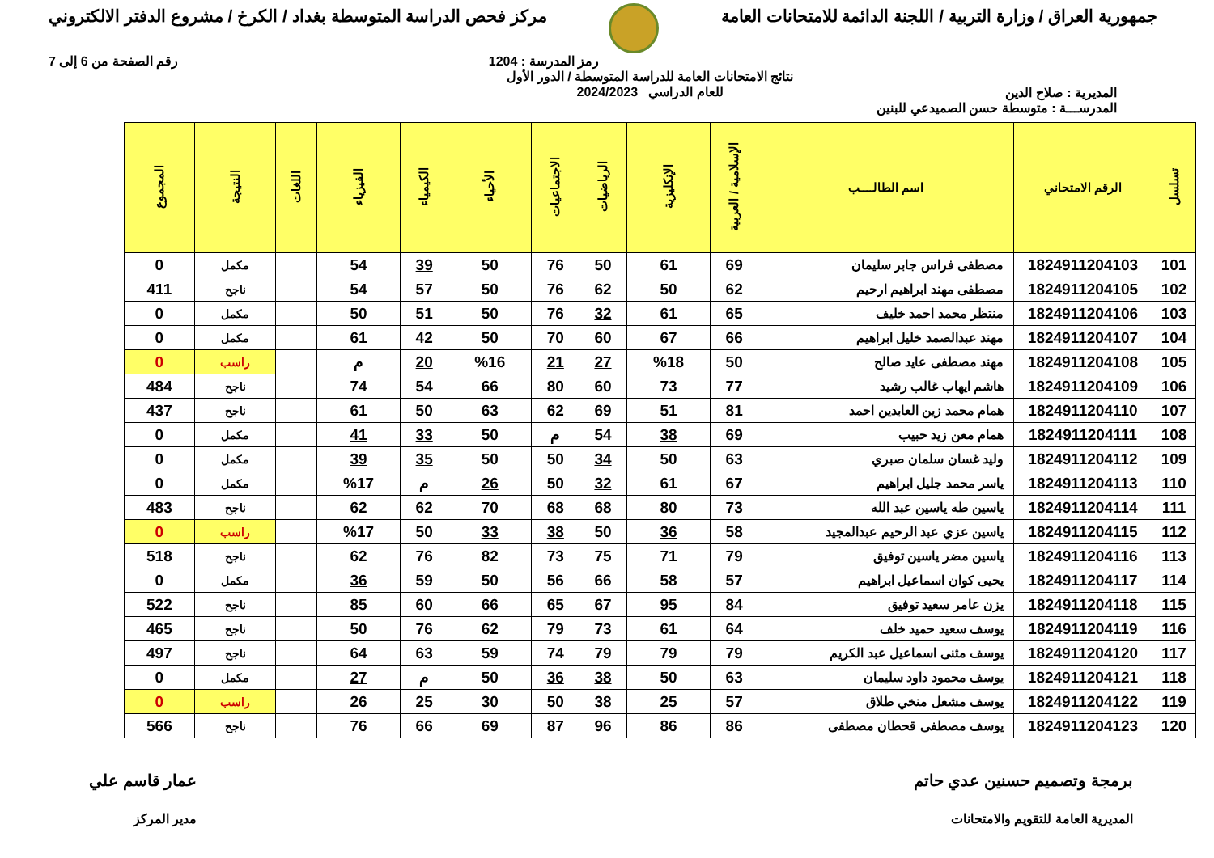جمهورية العراق / وزارة التربية / اللجنة الدائمة للامتحانات العامة
مركز فحص الدراسة المتوسطة بغداد / الكرخ / مشروع الدفتر الالكتروني
رمز المدرسة : 1204 رقم الصفحة من 6 إلى 7
المديرية : صلاح الدين
نتائج الامتحانات العامة للدراسة المتوسطة / الدور الأول
للعام الدراسي 2024/2023
المدرســـة : متوسطة حسن الصميدعي للبنين
| تسلسل | الرقم الامتحاني | اسم الطالــــب | الإسلامية / العربية | الإنكليزية | الرياضيات | الاجتماعيات | الأحياء | الكيمياء | الفيزياء | اللغات | النتيجة | المجموع |
| --- | --- | --- | --- | --- | --- | --- | --- | --- | --- | --- | --- | --- |
| 101 | 1824911204103 | مصطفى فراس جابر سليمان | 69 | 61 | 50 | 76 | 50 | 39 | 54 | | مكمل | 0 |
| 102 | 1824911204105 | مصطفى مهند ابراهيم ارحيم | 62 | 50 | 62 | 76 | 50 | 57 | 54 | | ناجح | 411 |
| 103 | 1824911204106 | منتظر محمد احمد خليف | 65 | 61 | 32 | 76 | 50 | 51 | 50 | | مكمل | 0 |
| 104 | 1824911204107 | مهند عبدالصمد خليل ابراهيم | 66 | 67 | 60 | 70 | 50 | 42 | 61 | | مكمل | 0 |
| 105 | 1824911204108 | مهند مصطفى عايد صالح | 50 | %18 | 27 | 21 | %16 | 20 | م | | راسب | 0 |
| 106 | 1824911204109 | هاشم ايهاب غالب رشيد | 77 | 73 | 60 | 80 | 66 | 54 | 74 | | ناجح | 484 |
| 107 | 1824911204110 | همام محمد زين العابدين احمد | 81 | 51 | 69 | 62 | 63 | 50 | 61 | | ناجح | 437 |
| 108 | 1824911204111 | همام معن زيد حبيب | 69 | 38 | 54 | م | 50 | 33 | 41 | | مكمل | 0 |
| 109 | 1824911204112 | وليد غسان سلمان صبري | 63 | 50 | 34 | 50 | 50 | 35 | 39 | | مكمل | 0 |
| 110 | 1824911204113 | ياسر محمد جليل ابراهيم | 67 | 61 | 32 | 50 | 26 | م | %17 | | مكمل | 0 |
| 111 | 1824911204114 | ياسين طه ياسين عبد الله | 73 | 80 | 68 | 68 | 70 | 62 | 62 | | ناجح | 483 |
| 112 | 1824911204115 | ياسين عزي عبد الرحيم عبدالمجيد | 58 | 36 | 50 | 38 | 33 | 50 | %17 | | راسب | 0 |
| 113 | 1824911204116 | ياسين مضر ياسين توفيق | 79 | 71 | 75 | 73 | 82 | 76 | 62 | | ناجح | 518 |
| 114 | 1824911204117 | يحيى كوان اسماعيل ابراهيم | 57 | 58 | 66 | 56 | 50 | 59 | 36 | | مكمل | 0 |
| 115 | 1824911204118 | يزن عامر سعيد توفيق | 84 | 95 | 67 | 65 | 66 | 60 | 85 | | ناجح | 522 |
| 116 | 1824911204119 | يوسف سعيد حميد خلف | 64 | 61 | 73 | 79 | 62 | 76 | 50 | | ناجح | 465 |
| 117 | 1824911204120 | يوسف مثنى اسماعيل عبد الكريم | 79 | 79 | 79 | 74 | 59 | 63 | 64 | | ناجح | 497 |
| 118 | 1824911204121 | يوسف محمود داود سليمان | 63 | 50 | 38 | 36 | 50 | م | 27 | | مكمل | 0 |
| 119 | 1824911204122 | يوسف مشعل منخي طلاق | 57 | 25 | 38 | 50 | 30 | 25 | 26 | | راسب | 0 |
| 120 | 1824911204123 | يوسف مصطفى قحطان مصطفى | 86 | 86 | 96 | 87 | 69 | 66 | 76 | | ناجح | 566 |
برمجة وتصميم حسنين عدي حاتم
المديرية العامة للتقويم والامتحانات
عمار قاسم علي
مدير المركز